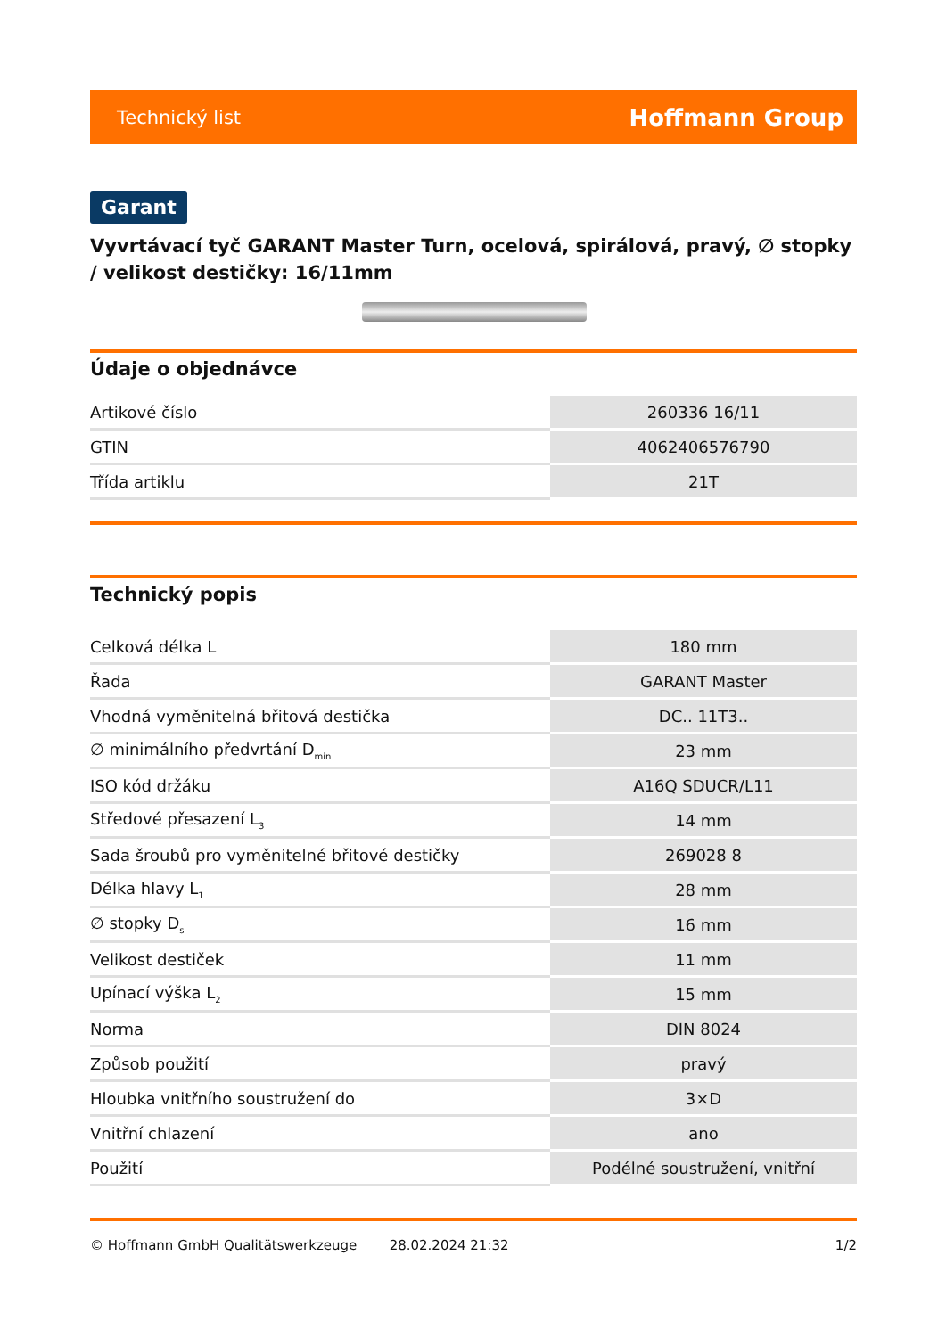Technický list Hoffmann Group
Garant
Vyvrtávací tyč GARANT Master Turn, ocelová, spirálová, pravý, ∅ stopky / velikost destičky: 16/11mm
Údaje o objednávce
| Artikové číslo | 260336 16/11 |
| GTIN | 4062406576790 |
| Třída artiklu | 21T |
Technický popis
| Celková délka L | 180 mm |
| Řada | GARANT Master |
| Vhodná vyměnitelná břitová destička | DC.. 11T3.. |
| ∅ minimálního předvrtání D<sub>min</sub> | 23 mm |
| ISO kód držáku | A16Q SDUCR/L11 |
| Středové přesazení L<sub>3</sub> | 14 mm |
| Sada šroubů pro vyměnitelné břitové destičky | 269028 8 |
| Délka hlavy L<sub>1</sub> | 28 mm |
| ∅ stopky D<sub>s</sub> | 16 mm |
| Velikost destiček | 11 mm |
| Upínací výška L<sub>2</sub> | 15 mm |
| Norma | DIN 8024 |
| Způsob použití | pravý |
| Hloubka vnitřního soustružení do | 3×D |
| Vnitřní chlazení | ano |
| Použití | Podélné soustružení, vnitřní |
© Hoffmann GmbH Qualitätswerkzeuge 28.02.2024 21:32 1/2